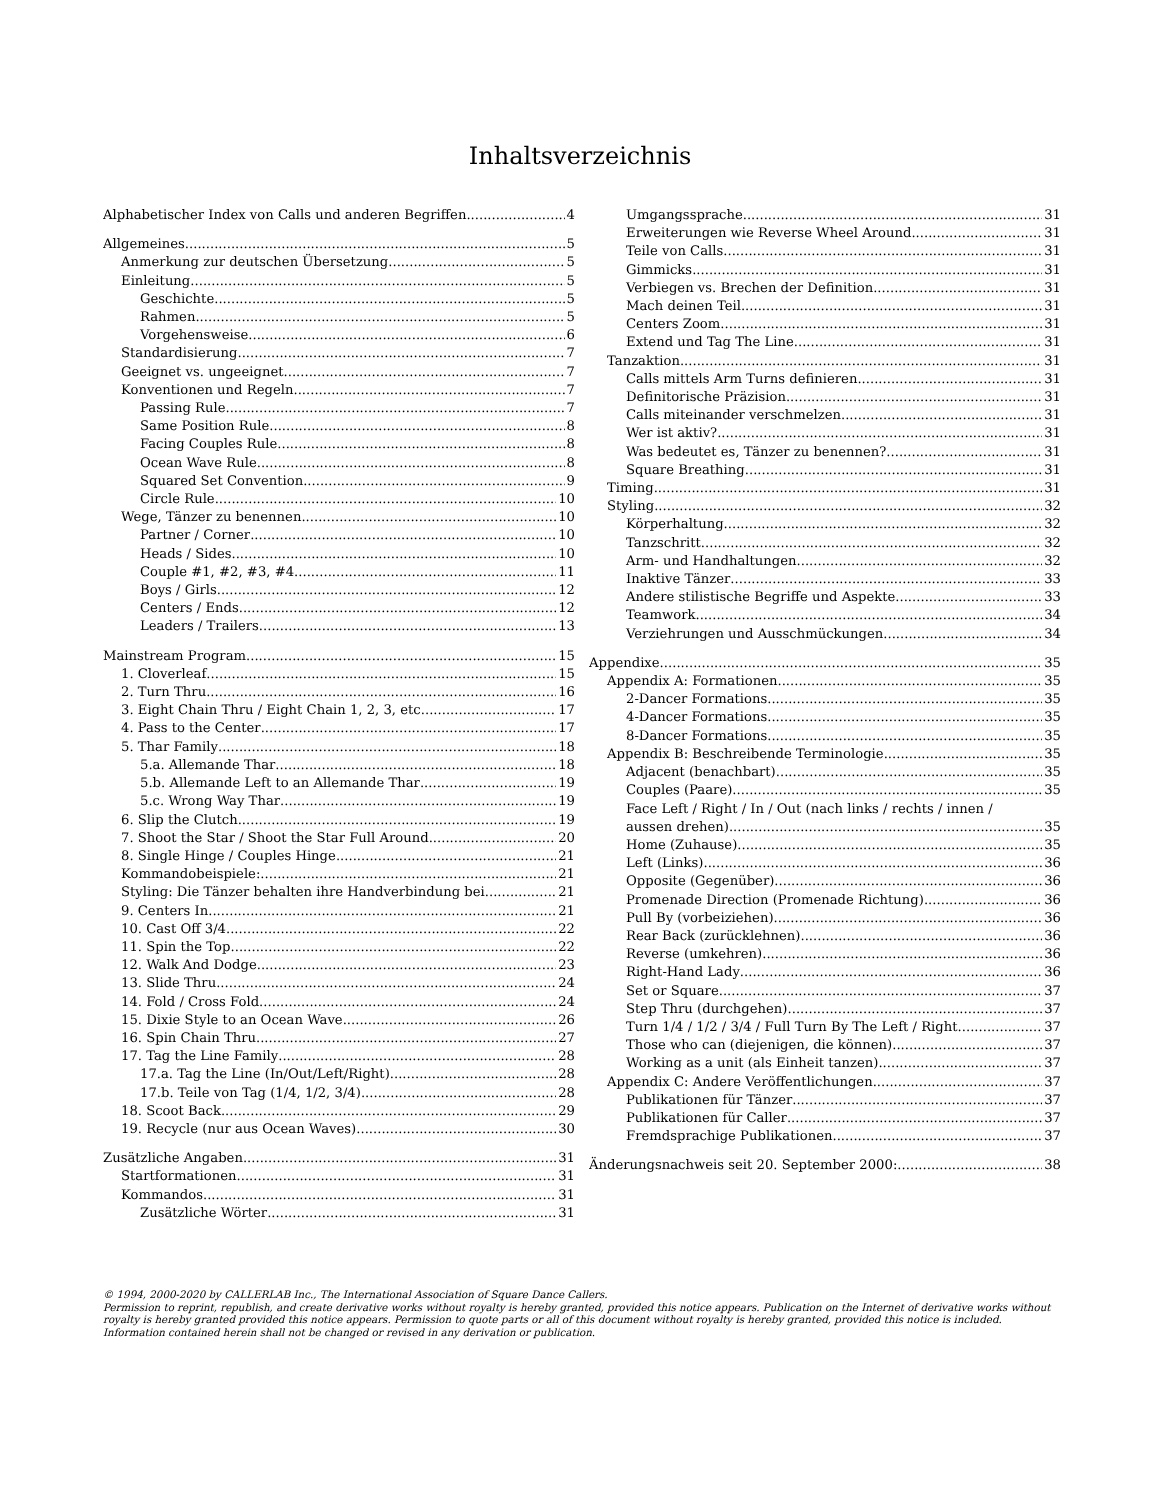Inhaltsverzeichnis
Alphabetischer Index von Calls und anderen Begriffen 4
Allgemeines 5
Anmerkung zur deutschen Übersetzung 5
Einleitung 5
Geschichte 5
Rahmen 5
Vorgehensweise 6
Standardisierung 7
Geeignet vs. ungeeignet 7
Konventionen und Regeln 7
Passing Rule 7
Same Position Rule 8
Facing Couples Rule 8
Ocean Wave Rule 8
Squared Set Convention 9
Circle Rule 10
Wege, Tänzer zu benennen 10
Partner / Corner 10
Heads / Sides 10
Couple #1, #2, #3, #4 11
Boys / Girls 12
Centers / Ends 12
Leaders / Trailers 13
Mainstream Program 15
1. Cloverleaf 15
2. Turn Thru 16
3. Eight Chain Thru / Eight Chain 1, 2, 3, etc 17
4. Pass to the Center 17
5. Thar Family 18
5.a. Allemande Thar 18
5.b. Allemande Left to an Allemande Thar 19
5.c. Wrong Way Thar 19
6. Slip the Clutch 19
7. Shoot the Star / Shoot the Star Full Around 20
8. Single Hinge / Couples Hinge 21
Kommandobeispiele: 21
Styling: Die Tänzer behalten ihre Handverbindung bei. 21
9. Centers In 21
10. Cast Off 3/4 22
11. Spin the Top 22
12. Walk And Dodge 23
13. Slide Thru 24
14. Fold / Cross Fold 24
15. Dixie Style to an Ocean Wave 26
16. Spin Chain Thru 27
17. Tag the Line Family 28
17.a. Tag the Line (In/Out/Left/Right) 28
17.b. Teile von Tag (1/4, 1/2, 3/4) 28
18. Scoot Back 29
19. Recycle (nur aus Ocean Waves) 30
Zusätzliche Angaben 31
Startformationen 31
Kommandos 31
Zusätzliche Wörter 31
Umgangssprache 31
Erweiterungen wie Reverse Wheel Around 31
Teile von Calls 31
Gimmicks 31
Verbiegen vs. Brechen der Definition 31
Mach deinen Teil 31
Centers Zoom 31
Extend und Tag The Line 31
Tanzaktion 31
Calls mittels Arm Turns definieren 31
Definitorische Präzision 31
Calls miteinander verschmelzen 31
Wer ist aktiv? 31
Was bedeutet es, Tänzer zu benennen? 31
Square Breathing 31
Timing 31
Styling 32
Körperhaltung 32
Tanzschritt 32
Arm- und Handhaltungen 32
Inaktive Tänzer 33
Andere stilistische Begriffe und Aspekte 33
Teamwork 34
Verziehrungen und Ausschmückungen 34
Appendixe 35
Appendix A: Formationen 35
2-Dancer Formations 35
4-Dancer Formations 35
8-Dancer Formations 35
Appendix B: Beschreibende Terminologie 35
Adjacent (benachbart) 35
Couples (Paare) 35
Face Left / Right / In / Out (nach links / rechts / innen /
aussen drehen) 35
Home (Zuhause) 35
Left (Links) 36
Opposite (Gegenüber) 36
Promenade Direction (Promenade Richtung) 36
Pull By (vorbeiziehen) 36
Rear Back (zurücklehnen) 36
Reverse (umkehren) 36
Right-Hand Lady 36
Set or Square 37
Step Thru (durchgehen) 37
Turn 1/4 / 1/2 / 3/4 / Full Turn By The Left / Right 37
Those who can (diejenigen, die können) 37
Working as a unit (als Einheit tanzen) 37
Appendix C: Andere Veröffentlichungen 37
Publikationen für Tänzer 37
Publikationen für Caller 37
Fremdsprachige Publikationen 37
Änderungsnachweis seit 20. September 2000: 38
© 1994, 2000-2020 by CALLERLAB Inc., The International Association of Square Dance Callers.
Permission to reprint, republish, and create derivative works without royalty is hereby granted, provided this notice appears. Publication on the Internet of derivative works without royalty is hereby granted provided this notice appears. Permission to quote parts or all of this document without royalty is hereby granted, provided this notice is included. Information contained herein shall not be changed or revised in any derivation or publication.